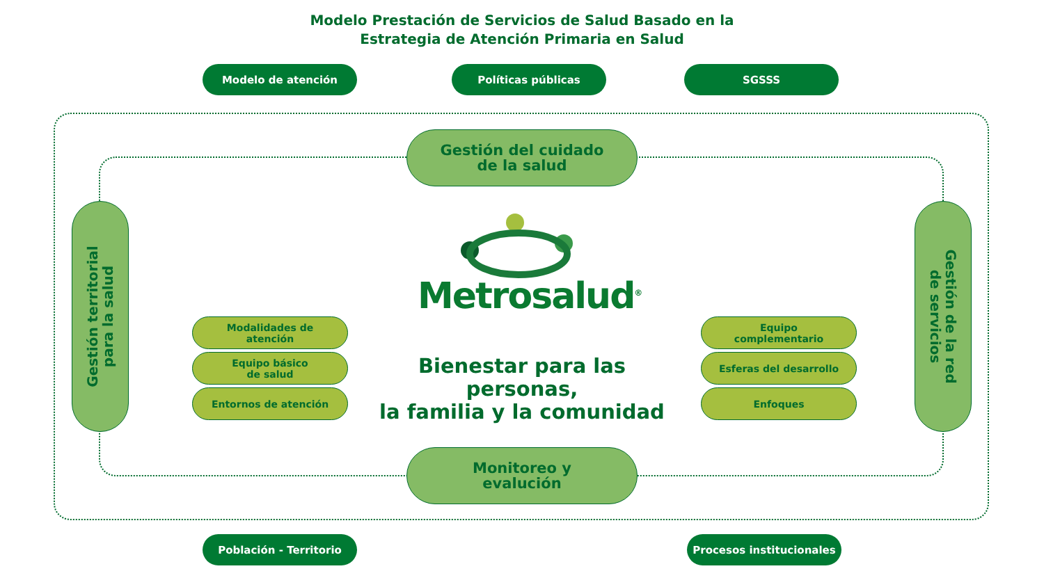Modelo Prestación de Servicios de Salud Basado en la
Estrategia de Atención Primaria en Salud
Modelo de atención Políticas públicas SGSSS
Gestión del cuidado
de la salud
Gestión territorial
para la salud
Gestión de la red
de servicios
Metrosalud<sup>®</sup>
Modalidades de
atención
Equipo básico
de salud
Entornos de atención
Bienestar para las personas,
la familia y la comunidad
Equipo
complementario
Esferas del desarrollo
Enfoques
Monitoreo y
evalución
Población - Territorio Procesos institucionales